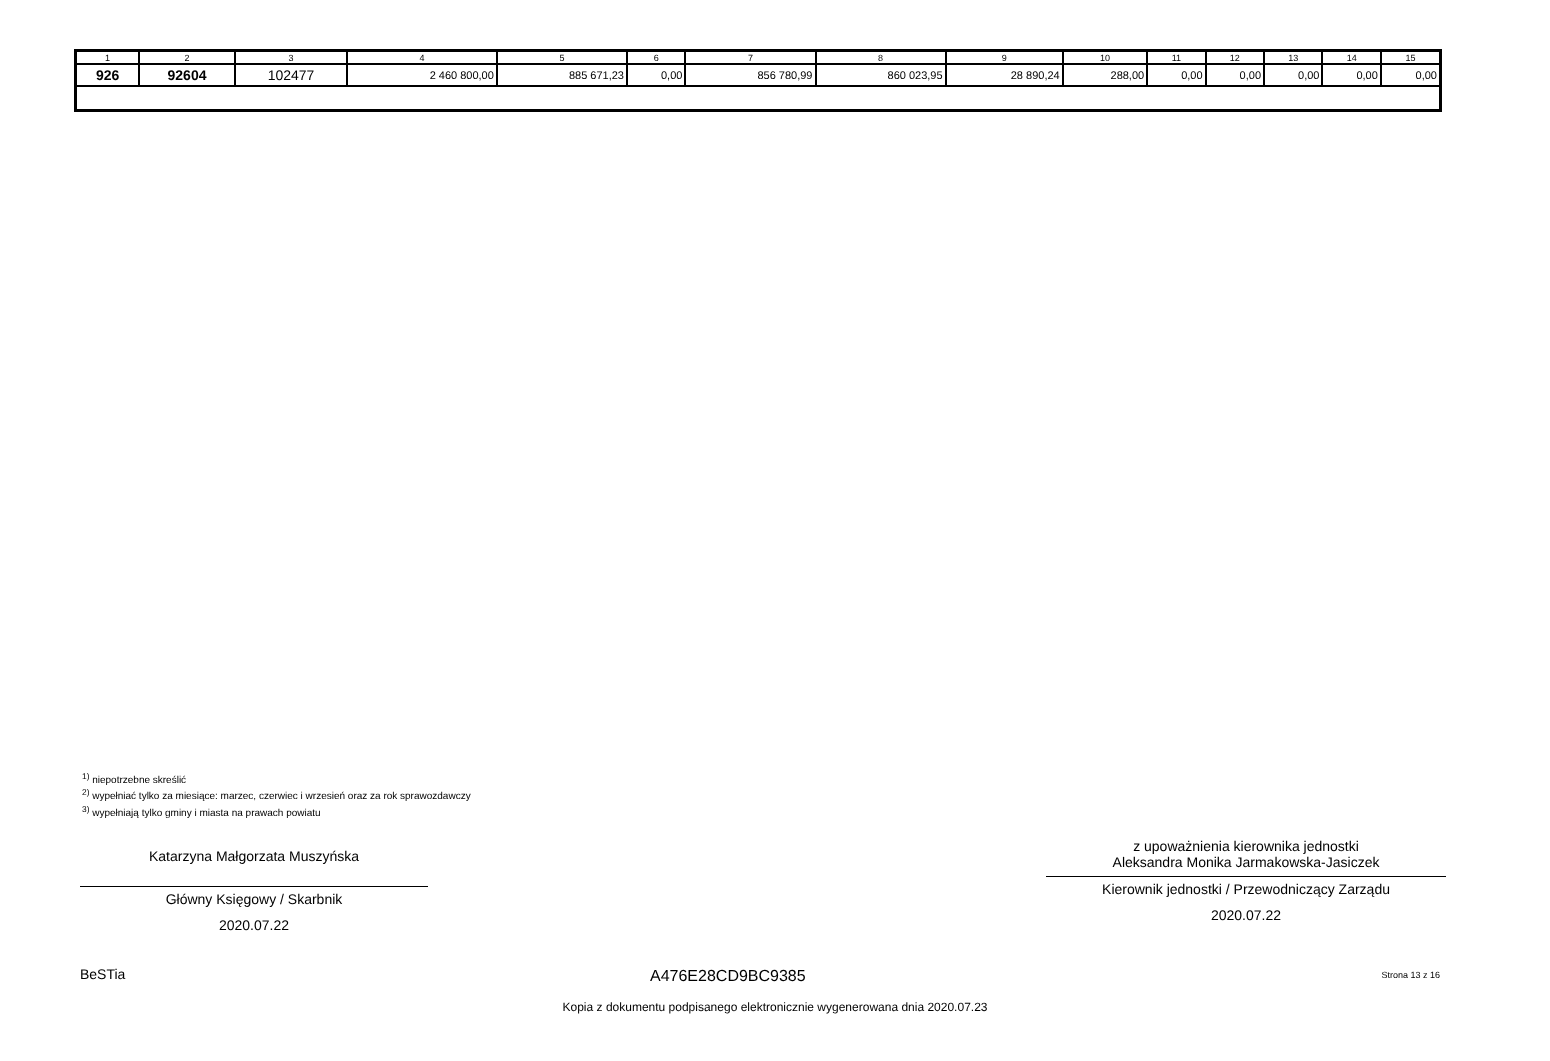| 1 | 2 | 3 | 4 | 5 | 6 | 7 | 8 | 9 | 10 | 11 | 12 | 13 | 14 | 15 |
| --- | --- | --- | --- | --- | --- | --- | --- | --- | --- | --- | --- | --- | --- | --- |
| 926 | 92604 | 102477 | 2 460 800,00 | 885 671,23 | 0,00 | 856 780,99 | 860 023,95 | 28 890,24 | 288,00 | 0,00 | 0,00 | 0,00 | 0,00 | 0,00 |
<sup>1)</sup> niepotrzebne skreślić
<sup>2)</sup> wypełniać tylko za miesiące: marzec, czerwiec i wrzesień oraz za rok sprawozdawczy
<sup>3)</sup> wypełniają tylko gminy i miasta na prawach powiatu
Katarzyna Małgorzata Muszyńska
Główny Księgowy / Skarbnik
2020.07.22
z upoważnienia kierownika jednostki
Aleksandra Monika Jarmakowska-Jasiczek
Kierownik jednostki / Przewodniczący Zarządu
2020.07.22
BeSTia A476E28CD9BC9385 Strona 13 z 16
Kopia z dokumentu podpisanego elektronicznie wygenerowana dnia 2020.07.23